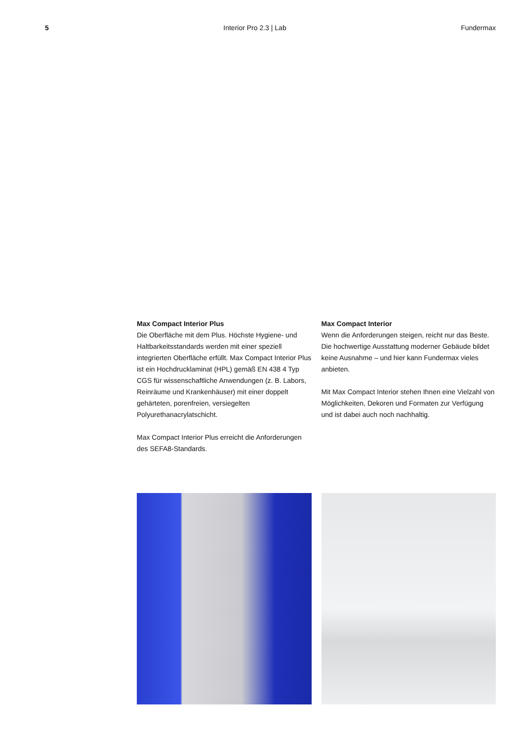5 Interior Pro 2.3 | Lab Fundermax
Max Compact Interior Plus
Die Oberfläche mit dem Plus. Höchste Hygiene- und Haltbarkeitsstandards werden mit einer speziell integrierten Oberfläche erfüllt. Max Compact Interior Plus ist ein Hochdrucklaminat (HPL) gemäß EN 438 4 Typ CGS für wissenschaftliche Anwendungen (z. B. Labors, Reinräume und Krankenhäuser) mit einer doppelt gehärteten, porenfreien, versiegelten Polyurethanacrylatschicht.
Max Compact Interior Plus erreicht die Anforderungen des SEFA8-Standards.
Max Compact Interior
Wenn die Anforderungen steigen, reicht nur das Beste. Die hochwertige Ausstattung moderner Gebäude bildet keine Ausnahme – und hier kann Fundermax vieles anbieten.
Mit Max Compact Interior stehen Ihnen eine Vielzahl von Möglichkeiten, Dekoren und Formaten zur Verfügung und ist dabei auch noch nachhaltig.